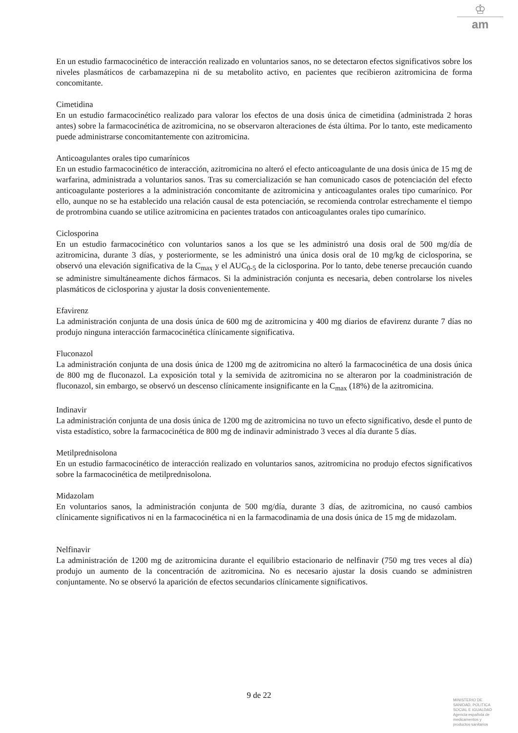♔
am
En un estudio farmacocinético de interacción realizado en voluntarios sanos, no se detectaron efectos significativos sobre los niveles plasmáticos de carbamazepina ni de su metabolito activo, en pacientes que recibieron azitromicina de forma concomitante.
Cimetidina
En un estudio farmacocinético realizado para valorar los efectos de una dosis única de cimetidina (administrada 2 horas antes) sobre la farmacocinética de azitromicina, no se observaron alteraciones de ésta última. Por lo tanto, este medicamento puede administrarse concomitantemente con azitromicina.
Anticoagulantes orales tipo cumarínicos
En un estudio farmacocinético de interacción, azitromicina no alteró el efecto anticoagulante de una dosis única de 15 mg de warfarina, administrada a voluntarios sanos. Tras su comercialización se han comunicado casos de potenciación del efecto anticoagulante posteriores a la administración concomitante de azitromicina y anticoagulantes orales tipo cumarínico. Por ello, aunque no se ha establecido una relación causal de esta potenciación, se recomienda controlar estrechamente el tiempo de protrombina cuando se utilice azitromicina en pacientes tratados con anticoagulantes orales tipo cumarínico.
Ciclosporina
En un estudio farmacocinético con voluntarios sanos a los que se les administró una dosis oral de 500 mg/día de azitromicina, durante 3 días, y posteriormente, se les administró una única dosis oral de 10 mg/kg de ciclosporina, se observó una elevación significativa de la C<sub>max</sub> y el AUC<sub>0-5</sub> de la ciclosporina. Por lo tanto, debe tenerse precaución cuando se administre simultáneamente dichos fármacos. Si la administración conjunta es necesaria, deben controlarse los niveles plasmáticos de ciclosporina y ajustar la dosis convenientemente.
Efavirenz
La administración conjunta de una dosis única de 600 mg de azitromicina y 400 mg diarios de efavirenz durante 7 días no produjo ninguna interacción farmacocinética clínicamente significativa.
Fluconazol
La administración conjunta de una dosis única de 1200 mg de azitromicina no alteró la farmacocinética de una dosis única de 800 mg de fluconazol. La exposición total y la semivida de azitromicina no se alteraron por la coadministración de fluconazol, sin embargo, se observó un descenso clínicamente insignificante en la C<sub>max</sub> (18%) de la azitromicina.
Indinavir
La administración conjunta de una dosis única de 1200 mg de azitromicina no tuvo un efecto significativo, desde el punto de vista estadístico, sobre la farmacocinética de 800 mg de indinavir administrado 3 veces al día durante 5 días.
Metilprednisolona
En un estudio farmacocinético de interacción realizado en voluntarios sanos, azitromicina no produjo efectos significativos sobre la farmacocinética de metilprednisolona.
Midazolam
En voluntarios sanos, la administración conjunta de 500 mg/día, durante 3 días, de azitromicina, no causó cambios clínicamente significativos ni en la farmacocinética ni en la farmacodinamia de una dosis única de 15 mg de midazolam.
Nelfinavir
La administración de 1200 mg de azitromicina durante el equilibrio estacionario de nelfinavir (750 mg tres veces al día) produjo un aumento de la concentración de azitromicina. No es necesario ajustar la dosis cuando se administren conjuntamente. No se observó la aparición de efectos secundarios clínicamente significativos.
9 de 22
MINISTERIO DE
SANIDAD, POLITICA
SOCIAL E IGUALDAD
Agencia española de
medicamentos y
productos sanitarios